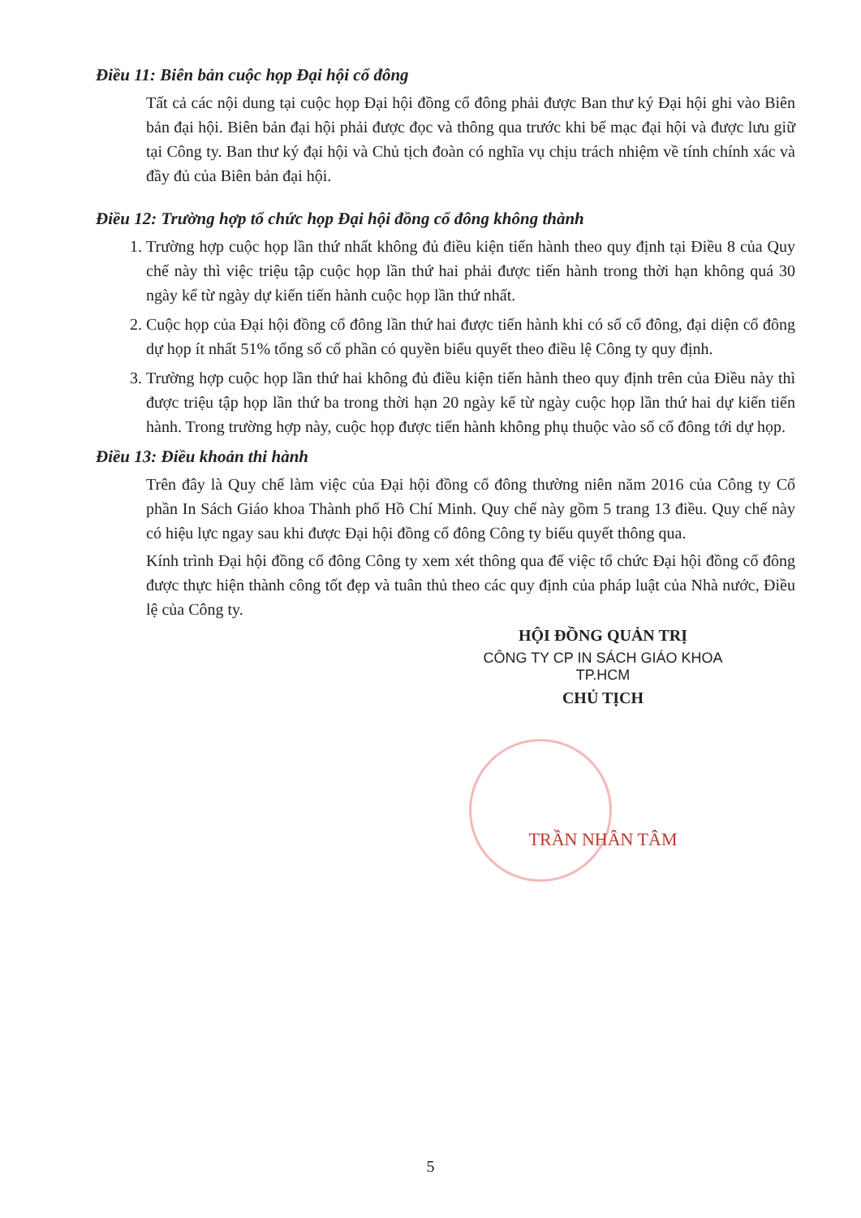Điều 11: Biên bản cuộc họp Đại hội cổ đông
Tất cả các nội dung tại cuộc họp Đại hội đồng cổ đông phải được Ban thư ký Đại hội ghi vào Biên bản đại hội. Biên bản đại hội phải được đọc và thông qua trước khi bế mạc đại hội và được lưu giữ tại Công ty. Ban thư ký đại hội và Chủ tịch đoàn có nghĩa vụ chịu trách nhiệm về tính chính xác và đầy đủ của Biên bản đại hội.
Điều 12: Trường hợp tổ chức họp Đại hội đồng cổ đông không thành
1. Trường hợp cuộc họp lần thứ nhất không đủ điều kiện tiến hành theo quy định tại Điều 8 của Quy chế này thì việc triệu tập cuộc họp lần thứ hai phải được tiến hành trong thời hạn không quá 30 ngày kể từ ngày dự kiến tiến hành cuộc họp lần thứ nhất.
2. Cuộc họp của Đại hội đồng cổ đông lần thứ hai được tiến hành khi có số cổ đông, đại diện cổ đông dự họp ít nhất 51% tổng số cổ phần có quyền biểu quyết theo điều lệ Công ty quy định.
3. Trường hợp cuộc họp lần thứ hai không đủ điều kiện tiến hành theo quy định trên của Điều này thì được triệu tập họp lần thứ ba trong thời hạn 20 ngày kể từ ngày cuộc họp lần thứ hai dự kiến tiến hành. Trong trường hợp này, cuộc họp được tiến hành không phụ thuộc vào số cổ đông tới dự họp.
Điều 13: Điều khoản thi hành
Trên đây là Quy chế làm việc của Đại hội đồng cổ đông thường niên năm 2016 của Công ty Cổ phần In Sách Giáo khoa Thành phố Hồ Chí Minh. Quy chế này gồm 5 trang 13 điều. Quy chế này có hiệu lực ngay sau khi được Đại hội đồng cổ đông Công ty biểu quyết thông qua.
Kính trình Đại hội đồng cổ đông Công ty xem xét thông qua để việc tổ chức Đại hội đồng cổ đông được thực hiện thành công tốt đẹp và tuân thủ theo các quy định của pháp luật của Nhà nước, Điều lệ của Công ty.
HỘI ĐỒNG QUẢN TRỊ
CÔNG TY CP IN SÁCH GIÁO KHOA TP.HCM
CHỦ TỊCH
TRẦN NHÂN TÂM
5